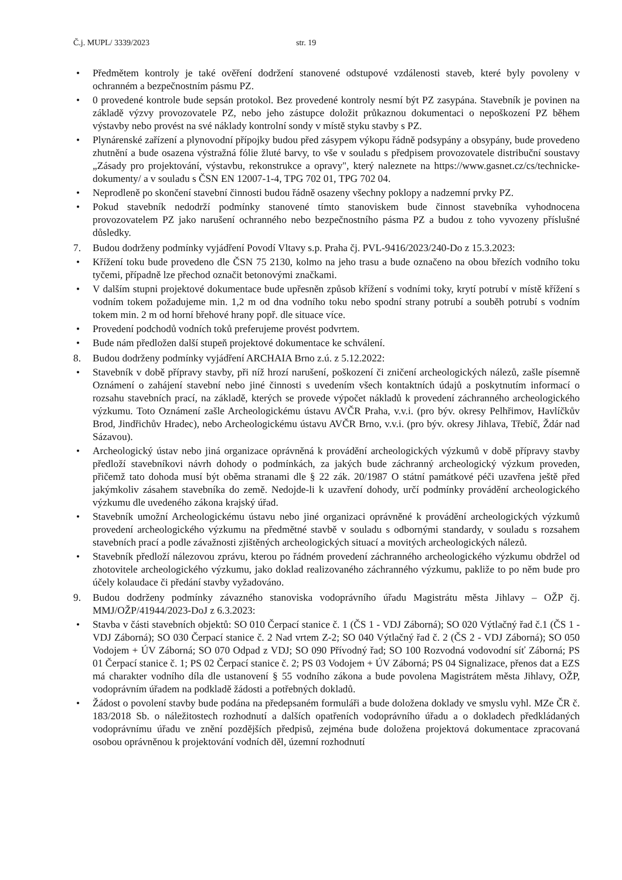Č.j. MUPL/ 3339/2023 str. 19
• Předmětem kontroly je také ověření dodržení stanovené odstupové vzdálenosti staveb, které byly povoleny v ochranném a bezpečnostním pásmu PZ.
• 0 provedené kontrole bude sepsán protokol. Bez provedené kontroly nesmí být PZ zasypána. Stavebník je povinen na základě výzvy provozovatele PZ, nebo jeho zástupce doložit průkaznou dokumentaci o nepoškození PZ během výstavby nebo provést na své náklady kontrolní sondy v místě styku stavby s PZ.
• Plynárenské zařízení a plynovodní přípojky budou před zásypem výkopu řádně podsypány a obsypány, bude provedeno zhutnění a bude osazena výstražná fólie žluté barvy, to vše v souladu s předpisem provozovatele distribuční soustavy „Zásady pro projektování, výstavbu, rekonstrukce a opravy", který naleznete na https://www.gasnet.cz/cs/technicke- dokumenty/ a v souladu s ČSN EN 12007-1-4, TPG 702 01, TPG 702 04.
• Neprodleně po skončení stavební činnosti budou řádně osazeny všechny poklopy a nadzemní prvky PZ.
• Pokud stavebník nedodrží podmínky stanovené tímto stanoviskem bude činnost stavebníka vyhodnocena provozovatelem PZ jako narušení ochranného nebo bezpečnostního pásma PZ a budou z toho vyvozeny příslušné důsledky.
7. Budou dodrženy podmínky vyjádření Povodí Vltavy s.p. Praha čj. PVL-9416/2023/240-Do z 15.3.2023:
• Křížení toku bude provedeno dle ČSN 75 2130, kolmo na jeho trasu a bude označeno na obou březích vodního toku tyčemi, případně lze přechod označit betonovými značkami.
• V dalším stupni projektové dokumentace bude upřesněn způsob křížení s vodními toky, krytí potrubí v místě křížení s vodním tokem požadujeme min. 1,2 m od dna vodního toku nebo spodní strany potrubí a souběh potrubí s vodním tokem min. 2 m od horní břehové hrany popř. dle situace více.
• Provedení podchodů vodních toků preferujeme provést podvrtem.
• Bude nám předložen další stupeň projektové dokumentace ke schválení.
8. Budou dodrženy podmínky vyjádření ARCHAIA Brno z.ú. z 5.12.2022:
• Stavebník v době přípravy stavby, při níž hrozí narušení, poškození či zničení archeologických nálezů, zašle písemně Oznámení o zahájení stavební nebo jiné činnosti s uvedením všech kontaktních údajů a poskytnutím informací o rozsahu stavebních prací, na základě, kterých se provede výpočet nákladů k provedení záchranného archeologického výzkumu. Toto Oznámení zašle Archeologickému ústavu AVČR Praha, v.v.i. (pro býv. okresy Pelhřimov, Havlíčkův Brod, Jindřichův Hradec), nebo Archeologickému ústavu AVČR Brno, v.v.i. (pro býv. okresy Jihlava, Třebíč, Ždár nad Sázavou).
• Archeologický ústav nebo jiná organizace oprávněná k provádění archeologických výzkumů v době přípravy stavby předloží stavebníkovi návrh dohody o podmínkách, za jakých bude záchranný archeologický výzkum proveden, přičemž tato dohoda musí být oběma stranami dle § 22 zák. 20/1987 O státní památkové péči uzavřena ještě před jakýmkoliv zásahem stavebníka do země. Nedojde-li k uzavření dohody, určí podmínky provádění archeologického výzkumu dle uvedeného zákona krajský úřad.
• Stavebník umožní Archeologickému ústavu nebo jiné organizaci oprávněné k provádění archeologických výzkumů provedení archeologického výzkumu na předmětné stavbě v souladu s odbornými standardy, v souladu s rozsahem stavebních prací a podle závažnosti zjištěných archeologických situací a movitých archeologických nálezů.
• Stavebník předloží nálezovou zprávu, kterou po řádném provedení záchranného archeologického výzkumu obdržel od zhotovitele archeologického výzkumu, jako doklad realizovaného záchranného výzkumu, pakliže to po něm bude pro účely kolaudace či předání stavby vyžadováno.
9. Budou dodrženy podmínky závazného stanoviska vodoprávního úřadu Magistrátu města Jihlavy – OŽP čj. MMJ/OŽP/41944/2023-DoJ z 6.3.2023:
• Stavba v části stavebních objektů: SO 010 Čerpací stanice č. 1 (ČS 1 - VDJ Záborná); SO 020 Výtlačný řad č.1 (ČS 1 - VDJ Záborná); SO 030 Čerpací stanice č. 2 Nad vrtem Z-2; SO 040 Výtlačný řad č. 2 (ČS 2 - VDJ Záborná); SO 050 Vodojem + ÚV Záborná; SO 070 Odpad z VDJ; SO 090 Přívodný řad; SO 100 Rozvodná vodovodní síť Záborná; PS 01 Čerpací stanice č. 1; PS 02 Čerpací stanice č. 2; PS 03 Vodojem + ÚV Záborná; PS 04 Signalizace, přenos dat a EZS má charakter vodního díla dle ustanovení § 55 vodního zákona a bude povolena Magistrátem města Jihlavy, OŽP, vodoprávním úřadem na podkladě žádosti a potřebných dokladů.
• Žádost o povolení stavby bude podána na předepsaném formuláři a bude doložena doklady ve smyslu vyhl. MZe ČR č. 183/2018 Sb. o náležitostech rozhodnutí a dalších opatřeních vodoprávního úřadu a o dokladech předkládaných vodoprávnímu úřadu ve znění pozdějších předpisů, zejména bude doložena projektová dokumentace zpracovaná osobou oprávněnou k projektování vodních děl, územní rozhodnutí